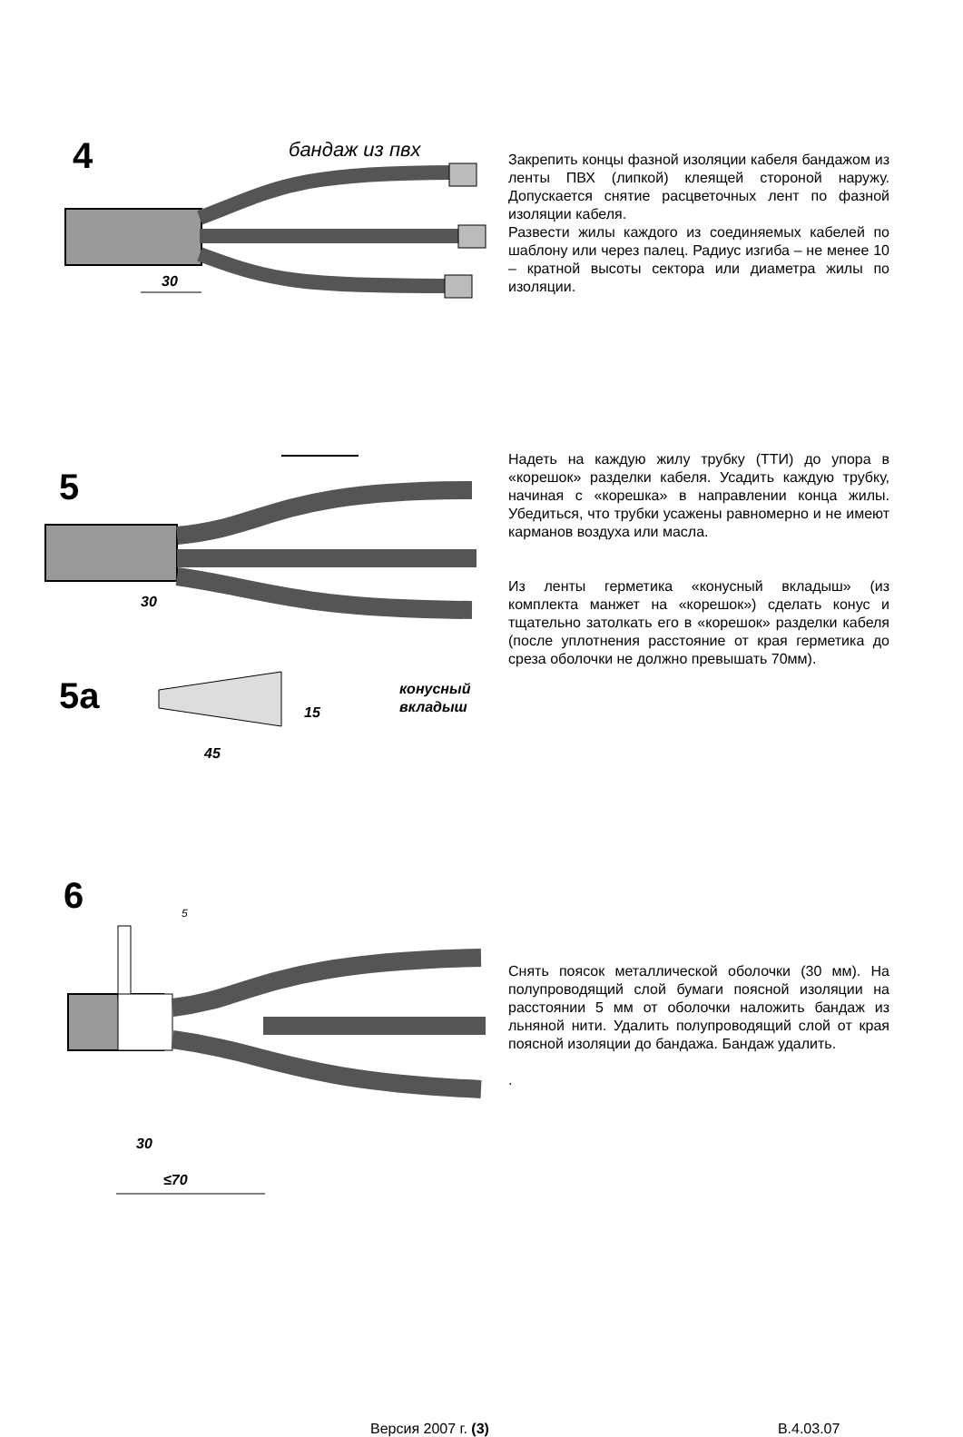4
бандаж из пвх
30
Закрепить концы фазной изоляции кабеля бандажом из ленты ПВХ (липкой) клеящей стороной наружу. Допускается снятие расцветочных лент по фазной изоляции кабеля.
Развести жилы каждого из соединяемых кабелей по шаблону или через палец. Радиус изгиба – не менее 10 – кратной высоты сектора или диаметра жилы по изоляции.
5
30
5а
45
15
конусный
вкладыш
Надеть на каждую жилу трубку (ТТИ) до упора в «корешок» разделки кабеля. Усадить каждую трубку, начиная с «корешка» в направлении конца жилы. Убедиться, что трубки усажены равномерно и не имеют карманов воздуха или масла.
Из ленты герметика «конусный вкладыш» (из комплекта манжет на «корешок») сделать конус и тщательно затолкать его в «корешок» разделки кабеля (после уплотнения расстояние от края герметика до среза оболочки не должно превышать 70мм).
6
5
30
≤70
Снять поясок металлической оболочки (30 мм). На полупроводящий слой бумаги поясной изоляции на расстоянии 5 мм от оболочки наложить бандаж из льняной нити. Удалить полупроводящий слой от края поясной изоляции до бандажа. Бандаж удалить.
.
Версия 2007 г. (3) В.4.03.07